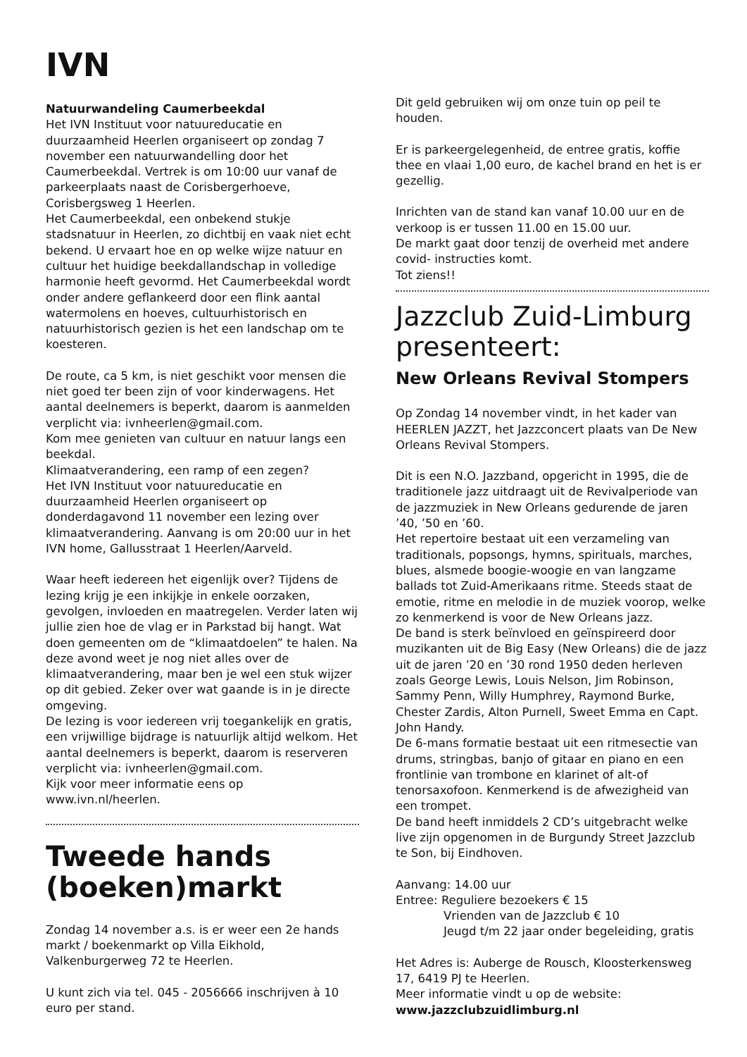IVN
Natuurwandeling Caumerbeekdal
Het IVN Instituut voor natuureducatie en duurzaamheid Heerlen organiseert op zondag 7 november een natuurwandelling door het Caumerbeekdal. Vertrek is om 10:00 uur vanaf de parkeerplaats naast de Corisbergerhoeve, Corisbergsweg 1 Heerlen.
Het Caumerbeekdal, een onbekend stukje stadsnatuur in Heerlen, zo dichtbij en vaak niet echt bekend. U ervaart hoe en op welke wijze natuur en cultuur het huidige beekdallandschap in volledige harmonie heeft gevormd. Het Caumerbeekdal wordt onder andere geflankeerd door een flink aantal watermolens en hoeves, cultuurhistorisch en natuurhistorisch gezien is het een landschap om te koesteren.
De route, ca 5 km, is niet geschikt voor mensen die niet goed ter been zijn of voor kinderwagens. Het aantal deelnemers is beperkt, daarom is aanmelden verplicht via: ivnheerlen@gmail.com.
Kom mee genieten van cultuur en natuur langs een beekdal.
Klimaatverandering, een ramp of een zegen?
Het IVN Instituut voor natuureducatie en duurzaamheid Heerlen organiseert op donderdagavond 11 november een lezing over klimaatverandering. Aanvang is om 20:00 uur in het IVN home, Gallusstraat 1 Heerlen/Aarveld.
Waar heeft iedereen het eigenlijk over? Tijdens de lezing krijg je een inkijkje in enkele oorzaken, gevolgen, invloeden en maatregelen. Verder laten wij jullie zien hoe de vlag er in Parkstad bij hangt. Wat doen gemeenten om de “klimaatdoelen” te halen. Na deze avond weet je nog niet alles over de klimaatverandering, maar ben je wel een stuk wijzer op dit gebied. Zeker over wat gaande is in je directe omgeving.
De lezing is voor iedereen vrij toegankelijk en gratis, een vrijwillige bijdrage is natuurlijk altijd welkom. Het aantal deelnemers is beperkt, daarom is reserveren verplicht via: ivnheerlen@gmail.com.
Kijk voor meer informatie eens op www.ivn.nl/heerlen.
Tweede hands (boeken)markt
Zondag 14 november a.s. is er weer een 2e hands markt / boekenmarkt op Villa Eikhold, Valkenburgerweg 72 te Heerlen.
U kunt zich via tel. 045 - 2056666 inschrijven à 10 euro per stand.
Dit geld gebruiken wij om onze tuin op peil te houden.
Er is parkeergelegenheid, de entree gratis, koffie thee en vlaai 1,00 euro, de kachel brand en het is er gezellig.
Inrichten van de stand kan vanaf 10.00 uur en de verkoop is er tussen 11.00 en 15.00 uur.
De markt gaat door tenzij de overheid met andere covid- instructies komt.
Tot ziens!!
Jazzclub Zuid-Limburg presenteert:
New Orleans Revival Stompers
Op Zondag 14 november vindt, in het kader van HEERLEN JAZZT, het Jazzconcert plaats van De New Orleans Revival Stompers.
Dit is een N.O. Jazzband, opgericht in 1995, die de traditionele jazz uitdraagt uit de Revivalperiode van de jazzmuziek in New Orleans gedurende de jaren ’40, ’50 en ’60.
Het repertoire bestaat uit een verzameling van traditionals, popsongs, hymns, spirituals, marches, blues, alsmede boogie-woogie en van langzame ballads tot Zuid-Amerikaans ritme. Steeds staat de emotie, ritme en melodie in de muziek voorop, welke zo kenmerkend is voor de New Orleans jazz.
De band is sterk beïnvloed en geïnspireerd door muzikanten uit de Big Easy (New Orleans) die de jazz uit de jaren ’20 en ’30 rond 1950 deden herleven zoals George Lewis, Louis Nelson, Jim Robinson, Sammy Penn, Willy Humphrey, Raymond Burke, Chester Zardis, Alton Purnell, Sweet Emma en Capt. John Handy.
De 6-mans formatie bestaat uit een ritmesectie van drums, stringbas, banjo of gitaar en piano en een frontlinie van trombone en klarinet of alt-of tenorsaxofoon. Kenmerkend is de afwezigheid van een trompet.
De band heeft inmiddels 2 CD’s uitgebracht welke live zijn opgenomen in de Burgundy Street Jazzclub te Son, bij Eindhoven.
Aanvang: 14.00 uur
Entree: Reguliere bezoekers € 15
Vrienden van de Jazzclub € 10
Jeugd t/m 22 jaar onder begeleiding, gratis
Het Adres is: Auberge de Rousch, Kloosterkensweg 17, 6419 PJ te Heerlen.
Meer informatie vindt u op de website:
www.jazzclubzuidlimburg.nl